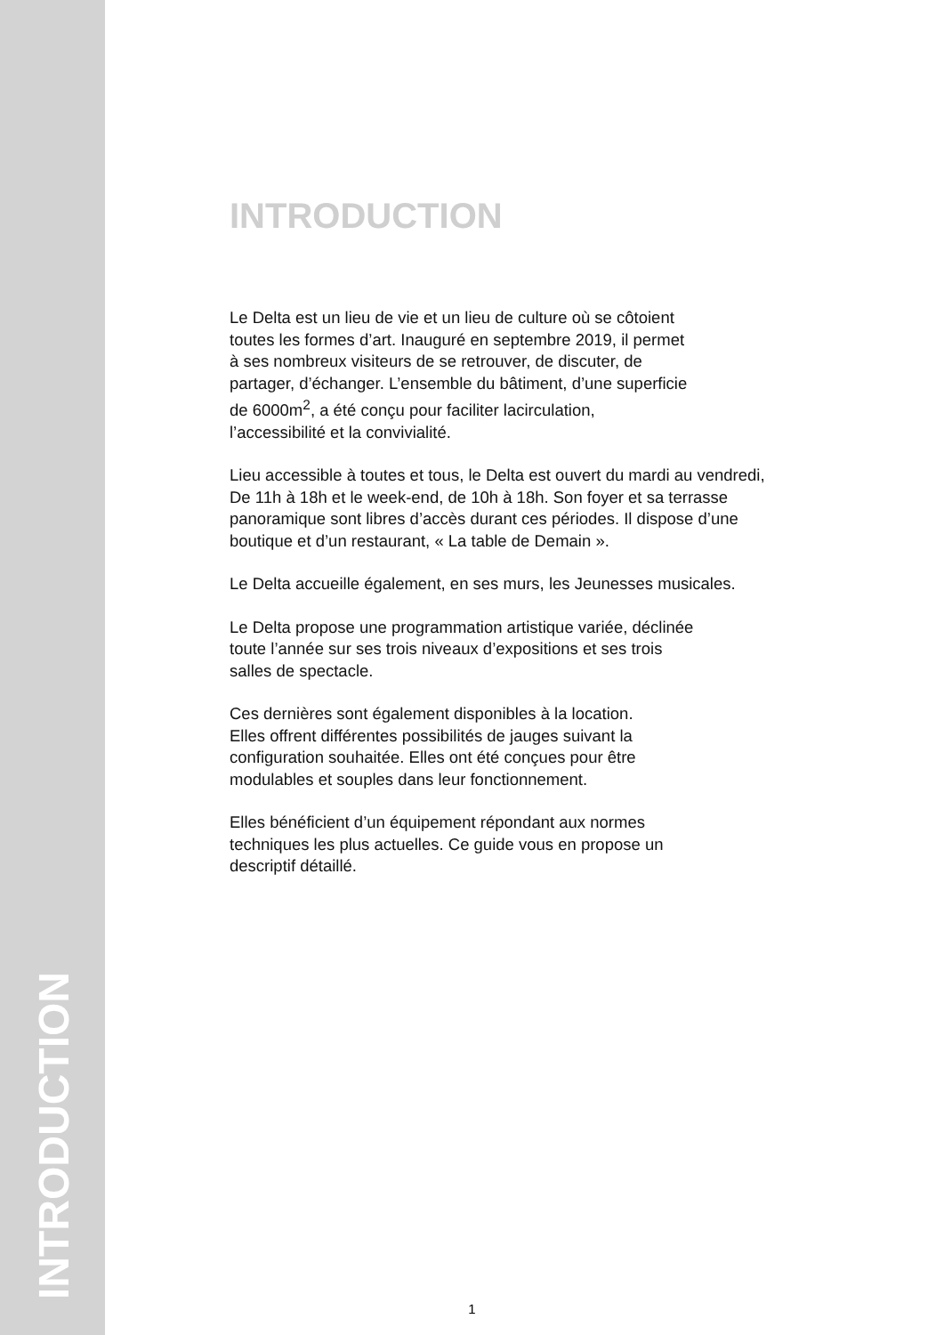INTRODUCTION
INTRODUCTION
Le Delta est un lieu de vie et un lieu de culture où se côtoient
toutes les formes d’art. Inauguré en septembre 2019, il permet
à ses nombreux visiteurs de se retrouver, de discuter, de
partager, d’échanger. L’ensemble du bâtiment, d’une superficie
de 6000m<sup>2</sup>, a été conçu pour faciliter lacirculation,
l’accessibilité et la convivialité.
Lieu accessible à toutes et tous, le Delta est ouvert du mardi au vendredi,
De 11h à 18h et le week-end, de 10h à 18h. Son foyer et sa terrasse
panoramique sont libres d’accès durant ces périodes. Il dispose d’une
boutique et d’un restaurant, « La table de Demain ».
Le Delta accueille également, en ses murs, les Jeunesses musicales.
Le Delta propose une programmation artistique variée, déclinée
toute l’année sur ses trois niveaux d’expositions et ses trois
salles de spectacle.
Ces dernières sont également disponibles à la location.
Elles offrent différentes possibilités de jauges suivant la
configuration souhaitée. Elles ont été conçues pour être
modulables et souples dans leur fonctionnement.
Elles bénéficient d’un équipement répondant aux normes
techniques les plus actuelles. Ce guide vous en propose un
descriptif détaillé.
1